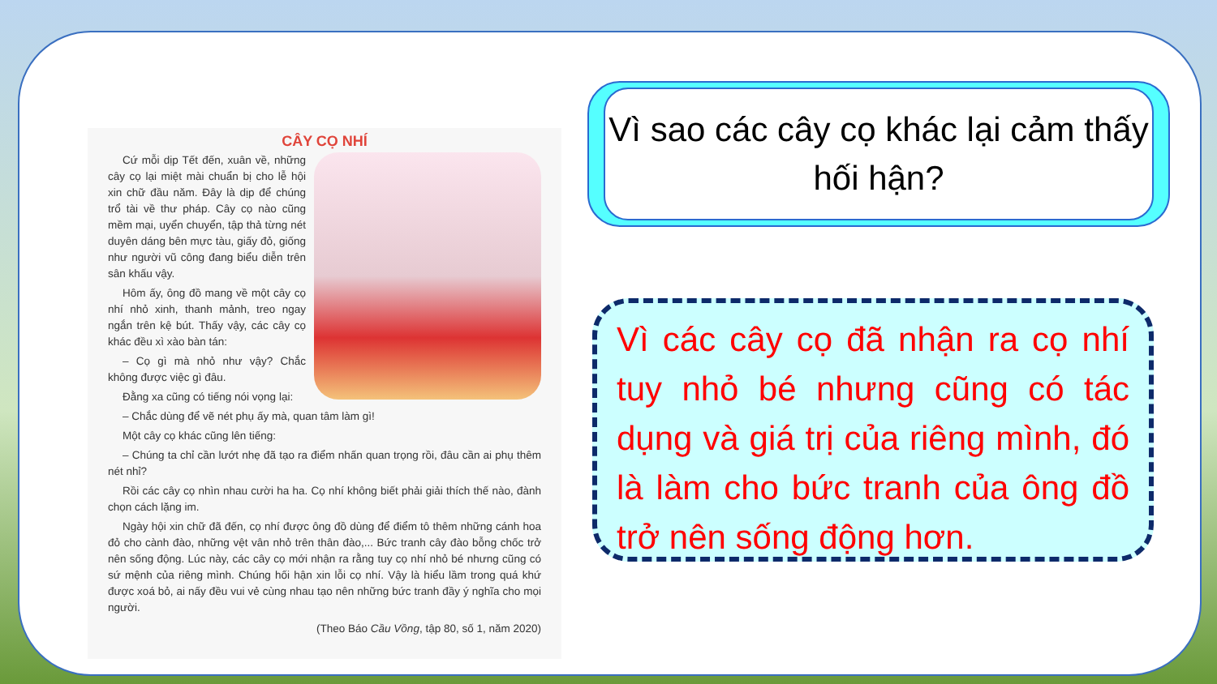CÂY CỌ NHÍ
Cứ mỗi dịp Tết đến, xuân về, những cây cọ lại miệt mài chuẩn bị cho lễ hội xin chữ đầu năm. Đây là dịp để chúng trổ tài về thư pháp. Cây cọ nào cũng mềm mại, uyển chuyển, tập thả từng nét duyên dáng bên mực tàu, giấy đỏ, giống như người vũ công đang biểu diễn trên sân khấu vậy.
Hôm ấy, ông đồ mang về một cây cọ nhí nhỏ xinh, thanh mảnh, treo ngay ngắn trên kệ bút. Thấy vậy, các cây cọ khác đều xì xào bàn tán:
– Cọ gì mà nhỏ như vậy? Chắc không được việc gì đâu.
Đằng xa cũng có tiếng nói vọng lại:
– Chắc dùng để vẽ nét phụ ấy mà, quan tâm làm gì!
Một cây cọ khác cũng lên tiếng:
– Chúng ta chỉ cần lướt nhẹ đã tạo ra điểm nhấn quan trọng rồi, đâu cần ai phụ thêm nét nhỉ?
Rồi các cây cọ nhìn nhau cười ha ha. Cọ nhí không biết phải giải thích thế nào, đành chọn cách lặng im.
Ngày hội xin chữ đã đến, cọ nhí được ông đồ dùng để điểm tô thêm những cánh hoa đỏ cho cành đào, những vệt vân nhỏ trên thân đào,... Bức tranh cây đào bỗng chốc trở nên sống động. Lúc này, các cây cọ mới nhận ra rằng tuy cọ nhí nhỏ bé nhưng cũng có sứ mệnh của riêng mình. Chúng hối hận xin lỗi cọ nhí. Vậy là hiểu lầm trong quá khứ được xoá bỏ, ai nấy đều vui vẻ cùng nhau tạo nên những bức tranh đầy ý nghĩa cho mọi người.
(Theo Báo Cầu Vồng, tập 80, số 1, năm 2020)
Vì sao các cây cọ khác lại cảm thấy hối hận?
Vì các cây cọ đã nhận ra cọ nhí tuy nhỏ bé nhưng cũng có tác dụng và giá trị của riêng mình, đó là làm cho bức tranh của ông đồ trở nên sống động hơn.